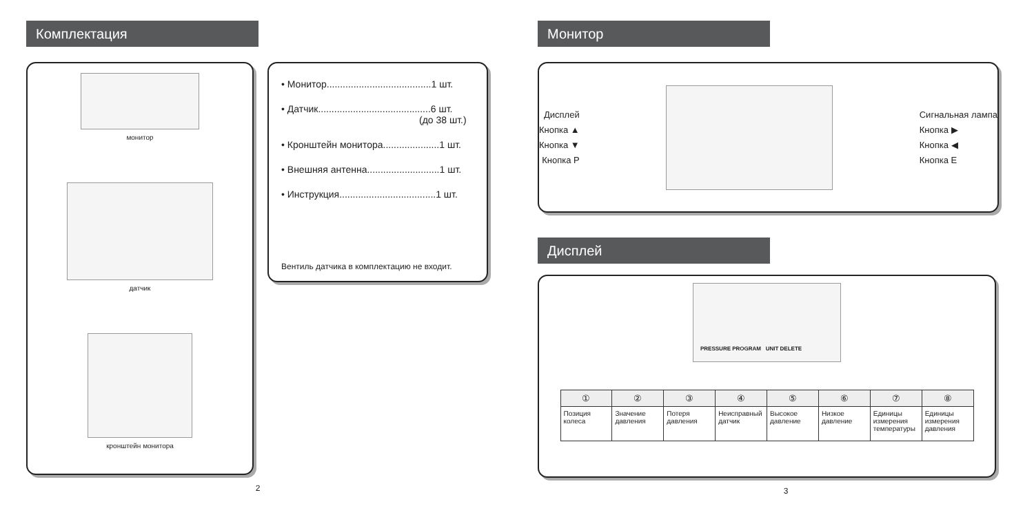Комплектация
монитор
датчик
кронштейн монитора
• Монитор.......................................1 шт.
• Датчик..........................................6 шт.
(до 38 шт.)
• Кронштейн монитора.....................1 шт.
• Внешняя антенна...........................1 шт.
• Инструкция....................................1 шт.
Вентиль датчика в комплектацию не входит.
2
Монитор
Дисплей
Кнопка ▲
Кнопка ▼
Кнопка P
Сигнальная лампа
Кнопка ▶
Кнопка ◀
Кнопка E
Дисплей
PRESSURE PROGRAM UNIT DELETE
| ① | ② | ③ | ④ | ⑤ | ⑥ | ⑦ | ⑧ |
| --- | --- | --- | --- | --- | --- | --- | --- |
| Позиция колеса | Значение давления | Потеря давления | Неисправный датчик | Высокое давление | Низкое давление | Единицы измерения температуры | Единицы измерения давления |
3